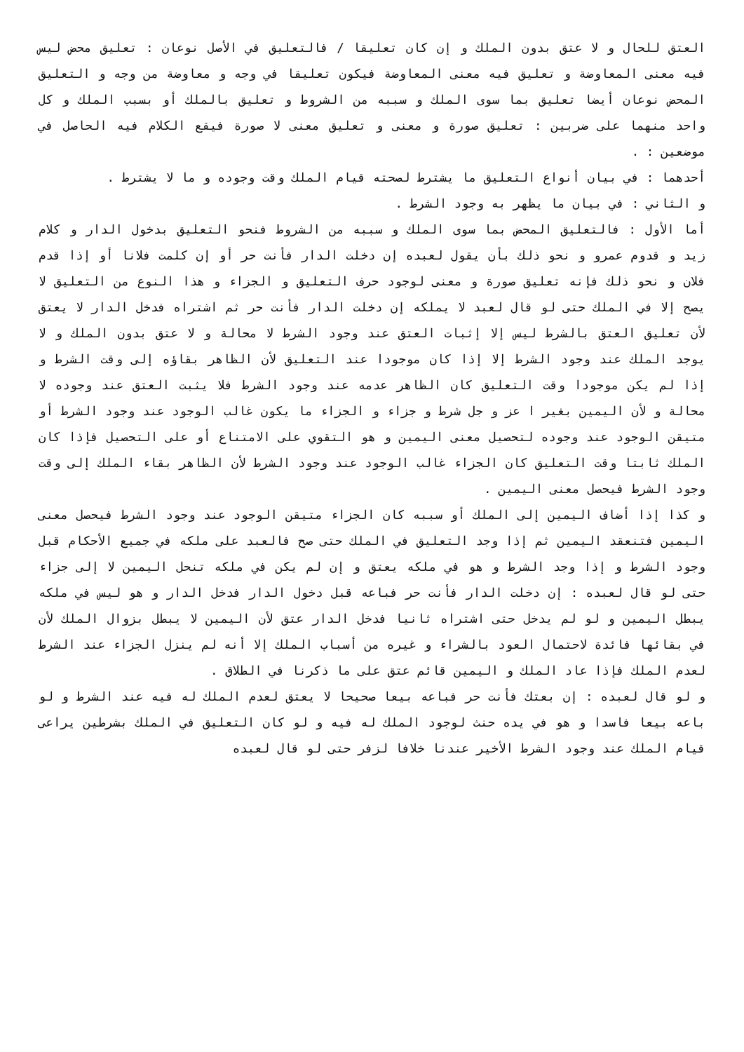العتق للحال و لا عتق بدون الملك و إن كان تعليقا / فالتعليق في الأصل نوعان : تعليق محض ليس فيه معنى المعاوضة و تعليق فيه معنى المعاوضة فيكون تعليقا في وجه و معاوضة من وجه و التعليق المحض نوعان أيضا تعليق بما سوى الملك و سببه من الشروط و تعليق بالملك أو بسبب الملك و كل واحد منهما على ضربين : تعليق صورة و معنى و تعليق معنى لا صورة فيقع الكلام فيه الحاصل في موضعين : .
أحدهما : في بيان أنواع التعليق ما يشترط لصحته قيام الملك وقت وجوده و ما لا يشترط .
و الثاني : في بيان ما يظهر به وجود الشرط .
أما الأول : فالتعليق المحض بما سوى الملك و سببه من الشروط فنحو التعليق بدخول الدار و كلام زيد و قدوم عمرو و نحو ذلك بأن يقول لعبده إن دخلت الدار فأنت حر أو إن كلمت فلانا أو إذا قدم فلان و نحو ذلك فإنه تعليق صورة و معنى لوجود حرف التعليق و الجزاء و هذا النوع من التعليق لا يصح إلا في الملك حتى لو قال لعبد لا يملكه إن دخلت الدار فأنت حر ثم اشتراه فدخل الدار لا يعتق لأن تعليق العتق بالشرط ليس إلا إثبات العتق عند وجود الشرط لا محالة و لا عتق بدون الملك و لا يوجد الملك عند وجود الشرط إلا إذا كان موجودا عند التعليق لأن الظاهر بقاؤه إلى وقت الشرط و إذا لم يكن موجودا وقت التعليق كان الظاهر عدمه عند وجود الشرط فلا يثبت العتق عند وجوده لا محالة و لأن اليمين بغير ا عز و جل شرط و جزاء و الجزاء ما يكون غالب الوجود عند وجود الشرط أو متيقن الوجود عند وجوده لتحصيل معنى اليمين و هو التقوي على الامتناع أو على التحصيل فإذا كان الملك ثابتا وقت التعليق كان الجزاء غالب الوجود عند وجود الشرط لأن الظاهر بقاء الملك إلى وقت وجود الشرط فيحصل معنى اليمين .
و كذا إذا أضاف اليمين إلى الملك أو سببه كان الجزاء متيقن الوجود عند وجود الشرط فيحصل معنى اليمين فتنعقد اليمين ثم إذا وجد التعليق في الملك حتى صح فالعبد على ملكه في جميع الأحكام قبل وجود الشرط و إذا وجد الشرط و هو في ملكه يعتق و إن لم يكن في ملكه تنحل اليمين لا إلى جزاء حتى لو قال لعبده : إن دخلت الدار فأنت حر فباعه قبل دخول الدار فدخل الدار و هو ليس في ملكه يبطل اليمين و لو لم يدخل حتى اشتراه ثانيا فدخل الدار عتق لأن اليمين لا يبطل بزوال الملك لأن في بقائها فائدة لاحتمال العود بالشراء و غيره من أسباب الملك إلا أنه لم ينزل الجزاء عند الشرط لعدم الملك فإذا عاد الملك و اليمين قائم عتق على ما ذكرنا في الطلاق .
و لو قال لعبده : إن بعتك فأنت حر فباعه بيعا صحيحا لا يعتق لعدم الملك له فيه عند الشرط و لو باعه بيعا فاسدا و هو في يده حنث لوجود الملك له فيه و لو كان التعليق في الملك بشرطين يراعى قيام الملك عند وجود الشرط الأخير عندنا خلافا لزفر حتى لو قال لعبده